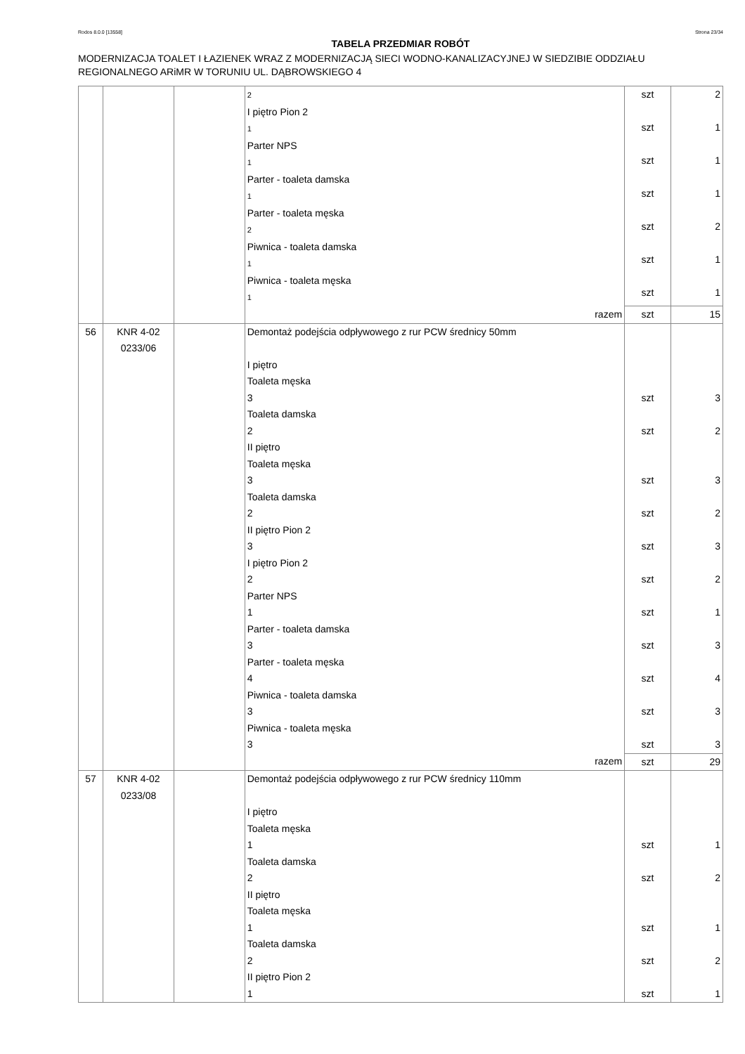Rodos 8.0.0 [13558] Strona 23/34
TABELA PRZEDMIAR ROBÓT
MODERNIZACJA TOALET I ŁAZIENEK WRAZ Z MODERNIZACJĄ SIECI WODNO-KANALIZACYJNEJ W SIEDZIBIE ODDZIAŁU REGIONALNEGO ARiMR W TORUNIU UL. DĄBROWSKIEGO 4
| | | | 2 I piętro Pion 2 1 Parter NPS 1 Parter - toaleta damska 1 Parter - toaleta męska 2 Piwnica - toaleta damska 1 Piwnica - toaleta męska 1 | szt szt szt szt szt szt szt | 2 1 1 1 2 1 1 |
| | | | razem | szt | 15 |
| 56 | KNR 4-02 0233/06 | | Demontaż podejścia odpływowego z rur PCW średnicy 50mm I piętro Toaleta męska 3 Toaleta damska 2 II piętro Toaleta męska 3 Toaleta damska 2 II piętro Pion 2 3 I piętro Pion 2 2 Parter NPS 1 Parter - toaleta damska 3 Parter - toaleta męska 4 Piwnica - toaleta damska 3 Piwnica - toaleta męska 3 | szt szt szt szt szt szt szt szt szt szt szt | 3 2 3 2 3 2 1 3 4 3 3 |
| | | | razem | szt | 29 |
| 57 | KNR 4-02 0233/08 | | Demontaż podejścia odpływowego z rur PCW średnicy 110mm I piętro Toaleta męska 1 Toaleta damska 2 II piętro Toaleta męska 1 Toaleta damska 2 II piętro Pion 2 1 | szt szt szt szt szt | 1 2 1 2 1 |